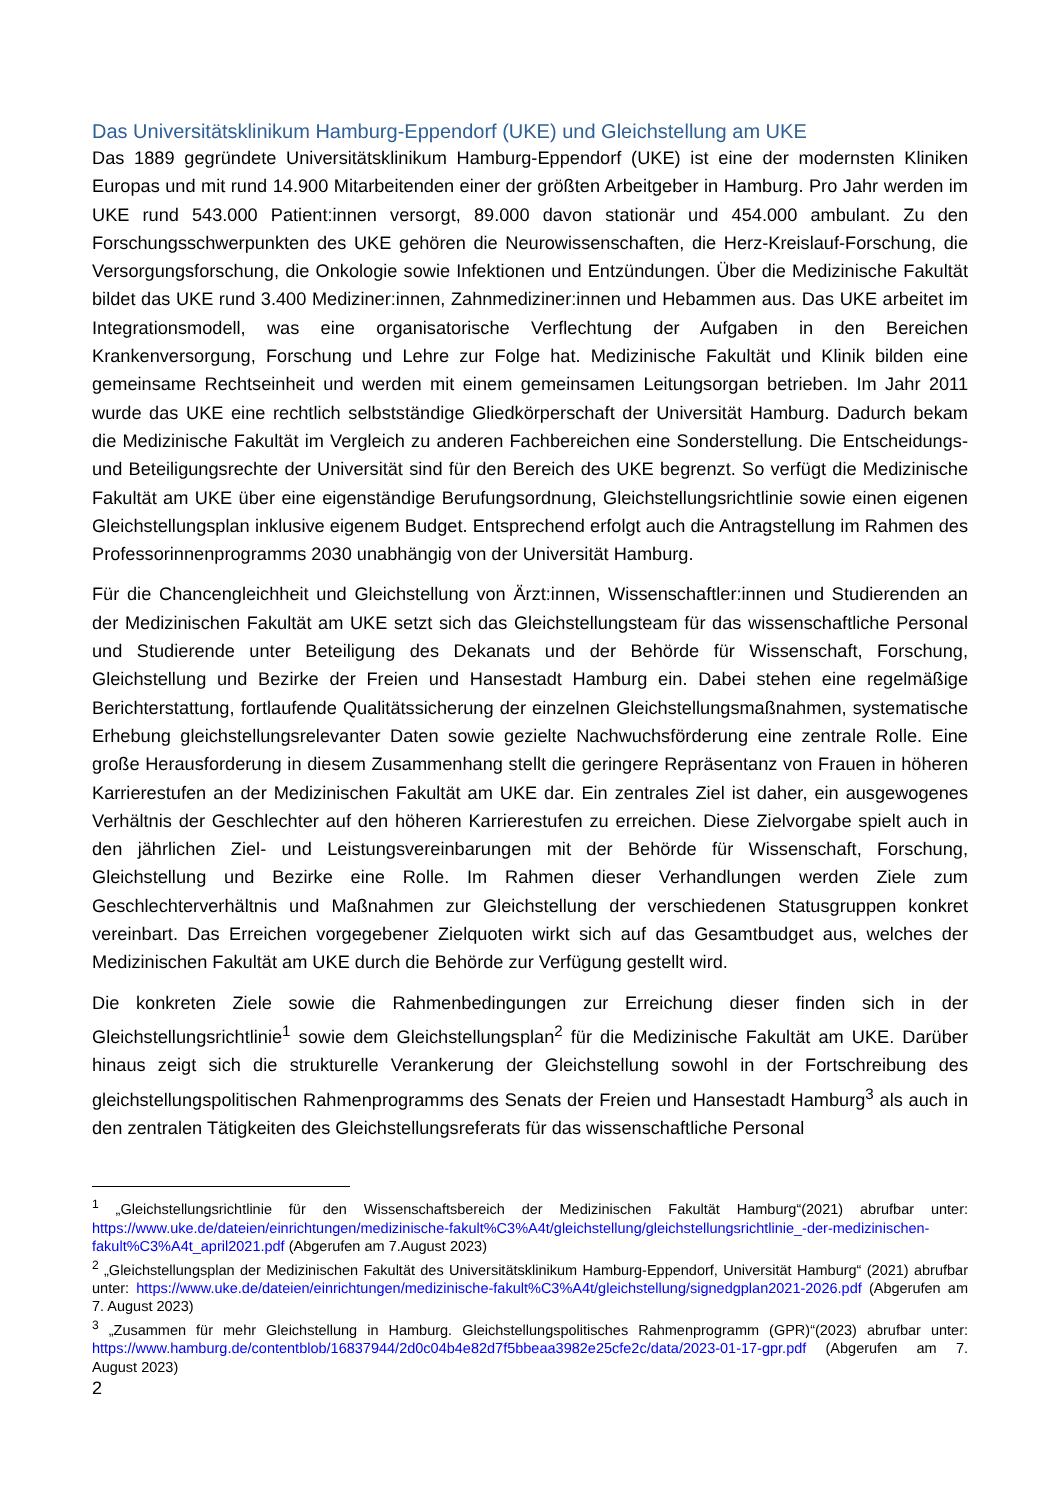Das Universitätsklinikum Hamburg-Eppendorf (UKE) und Gleichstellung am UKE
Das 1889 gegründete Universitätsklinikum Hamburg-Eppendorf (UKE) ist eine der modernsten Kliniken Europas und mit rund 14.900 Mitarbeitenden einer der größten Arbeitgeber in Hamburg. Pro Jahr werden im UKE rund 543.000 Patient:innen versorgt, 89.000 davon stationär und 454.000 ambulant. Zu den Forschungsschwerpunkten des UKE gehören die Neurowissenschaften, die Herz-Kreislauf-Forschung, die Versorgungsforschung, die Onkologie sowie Infektionen und Entzündungen. Über die Medizinische Fakultät bildet das UKE rund 3.400 Mediziner:innen, Zahnmediziner:innen und Hebammen aus. Das UKE arbeitet im Integrationsmodell, was eine organisatorische Verflechtung der Aufgaben in den Bereichen Krankenversorgung, Forschung und Lehre zur Folge hat. Medizinische Fakultät und Klinik bilden eine gemeinsame Rechtseinheit und werden mit einem gemeinsamen Leitungsorgan betrieben. Im Jahr 2011 wurde das UKE eine rechtlich selbstständige Gliedkörperschaft der Universität Hamburg. Dadurch bekam die Medizinische Fakultät im Vergleich zu anderen Fachbereichen eine Sonderstellung. Die Entscheidungs- und Beteiligungsrechte der Universität sind für den Bereich des UKE begrenzt. So verfügt die Medizinische Fakultät am UKE über eine eigenständige Berufungsordnung, Gleichstellungsrichtlinie sowie einen eigenen Gleichstellungsplan inklusive eigenem Budget. Entsprechend erfolgt auch die Antragstellung im Rahmen des Professorinnenprogramms 2030 unabhängig von der Universität Hamburg.
Für die Chancengleichheit und Gleichstellung von Ärzt:innen, Wissenschaftler:innen und Studierenden an der Medizinischen Fakultät am UKE setzt sich das Gleichstellungsteam für das wissenschaftliche Personal und Studierende unter Beteiligung des Dekanats und der Behörde für Wissenschaft, Forschung, Gleichstellung und Bezirke der Freien und Hansestadt Hamburg ein. Dabei stehen eine regelmäßige Berichterstattung, fortlaufende Qualitätssicherung der einzelnen Gleichstellungsmaßnahmen, systematische Erhebung gleichstellungsrelevanter Daten sowie gezielte Nachwuchsförderung eine zentrale Rolle. Eine große Herausforderung in diesem Zusammenhang stellt die geringere Repräsentanz von Frauen in höheren Karrierestufen an der Medizinischen Fakultät am UKE dar. Ein zentrales Ziel ist daher, ein ausgewogenes Verhältnis der Geschlechter auf den höheren Karrierestufen zu erreichen. Diese Zielvorgabe spielt auch in den jährlichen Ziel- und Leistungsvereinbarungen mit der Behörde für Wissenschaft, Forschung, Gleichstellung und Bezirke eine Rolle. Im Rahmen dieser Verhandlungen werden Ziele zum Geschlechterverhältnis und Maßnahmen zur Gleichstellung der verschiedenen Statusgruppen konkret vereinbart. Das Erreichen vorgegebener Zielquoten wirkt sich auf das Gesamtbudget aus, welches der Medizinischen Fakultät am UKE durch die Behörde zur Verfügung gestellt wird.
Die konkreten Ziele sowie die Rahmenbedingungen zur Erreichung dieser finden sich in der Gleichstellungsrichtlinie<sup>1</sup> sowie dem Gleichstellungsplan<sup>2</sup> für die Medizinische Fakultät am UKE. Darüber hinaus zeigt sich die strukturelle Verankerung der Gleichstellung sowohl in der Fortschreibung des gleichstellungspolitischen Rahmenprogramms des Senats der Freien und Hansestadt Hamburg<sup>3</sup> als auch in den zentralen Tätigkeiten des Gleichstellungsreferats für das wissenschaftliche Personal
<sup>1</sup> „Gleichstellungsrichtlinie für den Wissenschaftsbereich der Medizinischen Fakultät Hamburg“(2021) abrufbar unter: https://www.uke.de/dateien/einrichtungen/medizinische-fakult%C3%A4t/gleichstellung/gleichstellungsrichtlinie_-der-medizinischen-fakult%C3%A4t_april2021.pdf (Abgerufen am 7.August 2023)
<sup>2</sup> „Gleichstellungsplan der Medizinischen Fakultät des Universitätsklinikum Hamburg-Eppendorf, Universität Hamburg“ (2021) abrufbar unter: https://www.uke.de/dateien/einrichtungen/medizinische-fakult%C3%A4t/gleichstellung/signedgplan2021-2026.pdf (Abgerufen am 7. August 2023)
<sup>3</sup> „Zusammen für mehr Gleichstellung in Hamburg. Gleichstellungspolitisches Rahmenprogramm (GPR)“(2023) abrufbar unter: https://www.hamburg.de/contentblob/16837944/2d0c04b4e82d7f5bbeaa3982e25cfe2c/data/2023-01-17-gpr.pdf (Abgerufen am 7. August 2023)
2